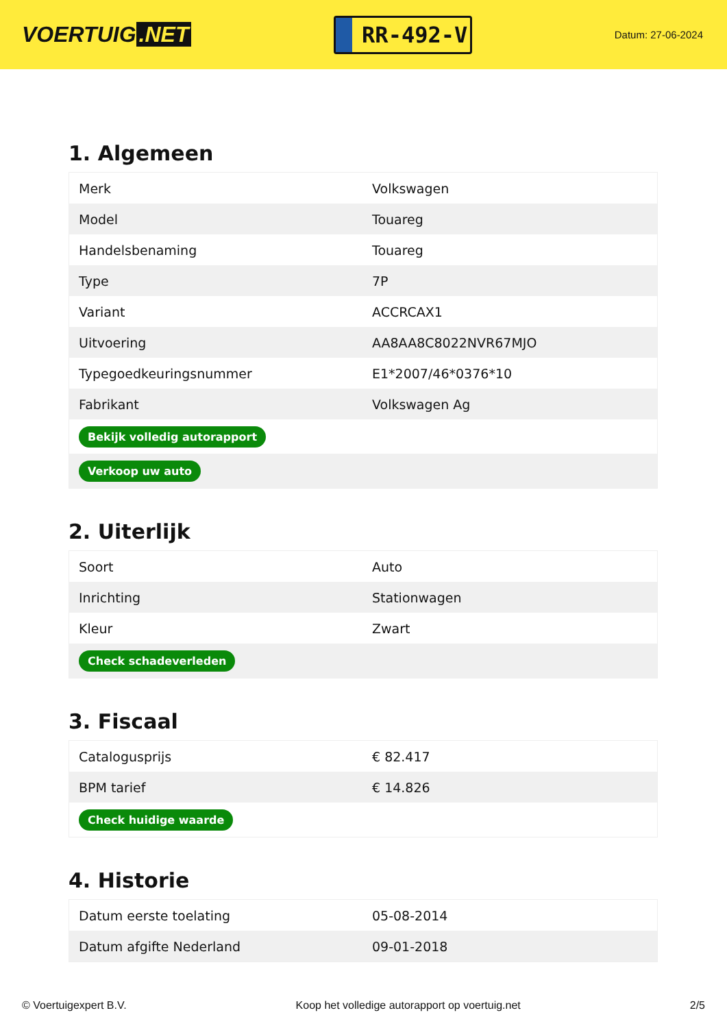VOERTUIG.NET
RR-492-V
Datum: 27-06-2024
1. Algemeen
| Merk | Volkswagen |
| Model | Touareg |
| Handelsbenaming | Touareg |
| Type | 7P |
| Variant | ACCRCAX1 |
| Uitvoering | AA8AA8C8022NVR67MJO |
| Typegoedkeuringsnummer | E1*2007/46*0376*10 |
| Fabrikant | Volkswagen Ag |
| Bekijk volledig autorapport | |
| Verkoop uw auto | |
2. Uiterlijk
| Soort | Auto |
| Inrichting | Stationwagen |
| Kleur | Zwart |
| Check schadeverleden | |
3. Fiscaal
| Catalogusprijs | € 82.417 |
| BPM tarief | € 14.826 |
| Check huidige waarde | |
4. Historie
| Datum eerste toelating | 05-08-2014 |
| Datum afgifte Nederland | 09-01-2018 |
© Voertuigexpert B.V. Koop het volledige autorapport op voertuig.net 2/5